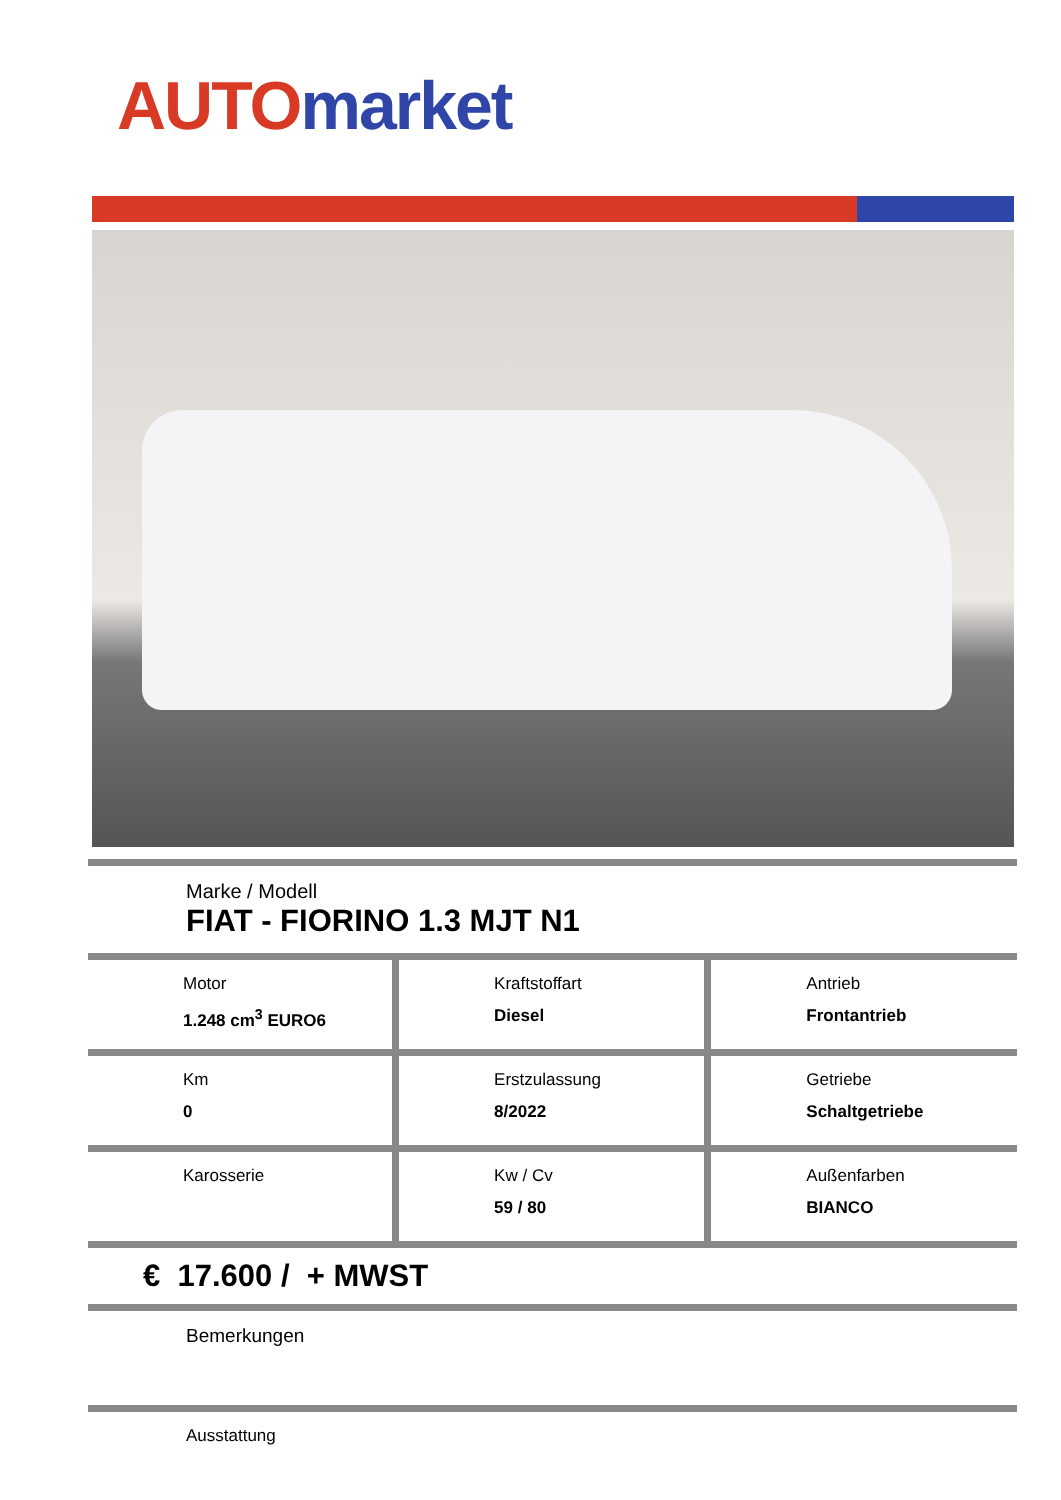AUTO market
Marke / Modell
FIAT - FIORINO 1.3 MJT N1
| Motor 1.248 cm<sup>3</sup> EURO6 | Kraftstoffart Diesel | Antrieb Frontantrieb |
| Km 0 | Erstzulassung 8/2022 | Getriebe Schaltgetriebe |
| Karosserie | Kw / Cv 59 / 80 | Außenfarben BIANCO |
€ 17.600 / + MWST
Bemerkungen
Ausstattung